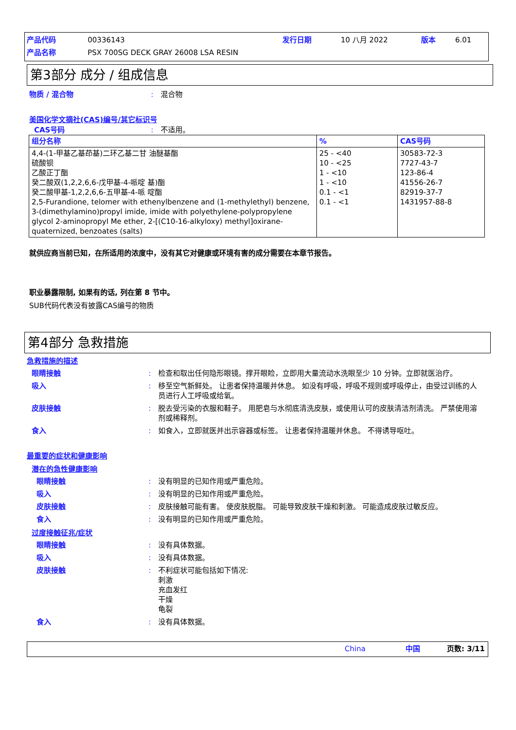产品代码 00336143 发行日期 10 八月 2022 版本 6.01
产品名称 PSX 700SG DECK GRAY 26008 LSA RESIN
第3部分 成分 / 组成信息
物质 / 混合物: 混合物
美国化学文摘社(CAS)编号/其它标识号
CAS号码: 不适用。
| 组分名称 | % | CAS号码 |
| --- | --- | --- |
| 4,4-(1-甲基乙基茚基)二环乙基二甘 油醚基酯 硫酸钡 乙酸正丁酯 癸二酸双(1,2,2,6,6-戊甲基-4-哌啶 基)酯 癸二酸甲基-1,2,2,6,6-五甲基-4-哌 啶酯 2,5-Furandione, telomer with ethenylbenzene and (1-methylethyl) benzene, 3-(dimethylamino)propyl imide, imide with polyethylene-polypropylene glycol 2-aminopropyl Me ether, 2-[(C10-16-alkyloxy) methyl]oxirane-quaternized, benzoates (salts) | 25 - <40 10 - <25 1 - <10 1 - <10 0.1 - <1 0.1 - <1 | 30583-72-3 7727-43-7 123-86-4 41556-26-7 82919-37-7 1431957-88-8 |
就供应商当前已知，在所适用的浓度中，没有其它对健康或环境有害的成分需要在本章节报告。
职业暴露限制, 如果有的话, 列在第 8 节中。
SUB代码代表没有披露CAS编号的物质
第4部分 急救措施
急救措施的描述
眼睛接触: 检查和取出任何隐形眼镜。撑开眼睑，立即用大量流动水洗眼至少 10 分钟。立即就医治疗。
吸入: 移至空气新鲜处。 让患者保持温暖并休息。 如没有呼吸，呼吸不规则或呼吸停止，由受过训练的人员进行人工呼吸或给氧。
皮肤接触: 脱去受污染的衣服和鞋子。 用肥皂与水彻底清洗皮肤，或使用认可的皮肤清洁剂清洗。 严禁使用溶剂或稀释剂。
食入: 如食入，立即就医并出示容器或标签。 让患者保持温暖并休息。 不得诱导呕吐。
最重要的症状和健康影响
潜在的急性健康影响
眼睛接触: 没有明显的已知作用或严重危险。
吸入: 没有明显的已知作用或严重危险。
皮肤接触: 皮肤接触可能有害。 使皮肤脱脂。 可能导致皮肤干燥和刺激。 可能造成皮肤过敏反应。
食入: 没有明显的已知作用或严重危险。
过度接触征兆/症状
眼睛接触: 没有具体数据。
吸入: 没有具体数据。
皮肤接触: 不利症状可能包括如下情况:
刺激
充血发红
干燥
龟裂
食入: 没有具体数据。
China 中国 页数: 3/11